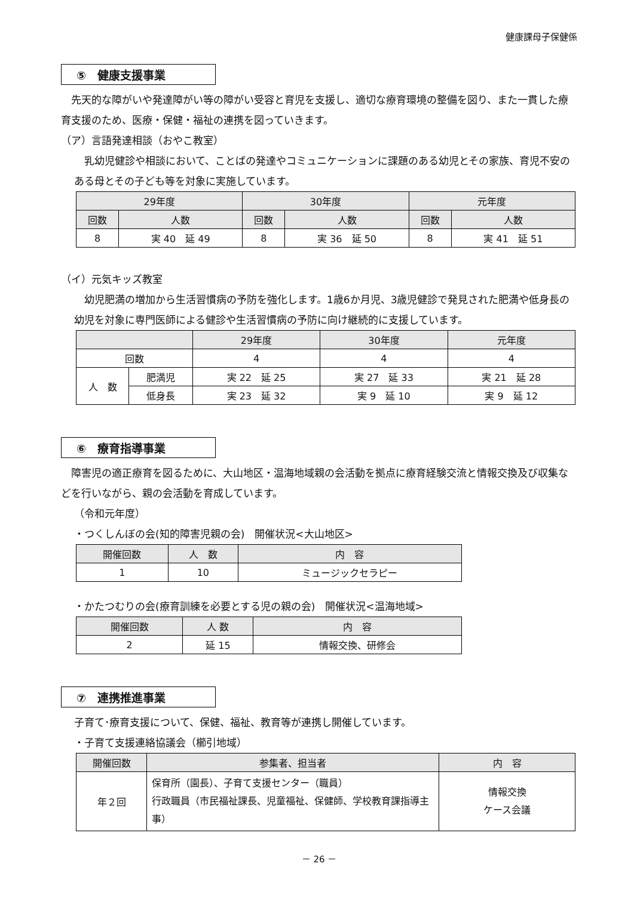健康課母子保健係
⑤　健康支援事業
 先天的な障がいや発達障がい等の障がい受容と育児を支援し、適切な療育環境の整備を図り、また一貫した療育支援のため、医療・保健・福祉の連携を図っていきます。
（ア）言語発達相談（おやこ教室）
 乳幼児健診や相談において、ことばの発達やコミュニケーションに課題のある幼児とその家族、育児不安のある母とその子ども等を対象に実施しています。
| 29年度 | | 30年度 | | 元年度 | |
| --- | --- | --- | --- | --- | --- |
| 回数 | 人数 | 回数 | 人数 | 回数 | 人数 |
| 8 | 実 40 延 49 | 8 | 実 36 延 50 | 8 | 実 41 延 51 |
（イ）元気キッズ教室
 幼児肥満の増加から生活習慣病の予防を強化します。1歳6か月児、3歳児健診で発見された肥満や低身長の幼児を対象に専門医師による健診や生活習慣病の予防に向け継続的に支援しています。
| | | 29年度 | 30年度 | 元年度 |
| --- | --- | --- | --- | --- |
| 回数 | | 4 | 4 | 4 |
| 人 数 | 肥満児 | 実 22 延 25 | 実 27 延 33 | 実 21 延 28 |
| | 低身長 | 実 23 延 32 | 実 9 延 10 | 実 9 延 12 |
⑥　療育指導事業
 障害児の適正療育を図るために、大山地区・温海地域親の会活動を拠点に療育経験交流と情報交換及び収集などを行いながら、親の会活動を育成しています。
（令和元年度）
・つくしんぼの会(知的障害児親の会)　開催状況<大山地区>
| 開催回数 | 人 数 | 内 容 |
| --- | --- | --- |
| 1 | 10 | ミュージックセラピー |
・かたつむりの会(療育訓練を必要とする児の親の会)　開催状況<温海地域>
| 開催回数 | 人 数 | 内 容 |
| --- | --- | --- |
| 2 | 延 15 | 情報交換、研修会 |
⑦　連携推進事業
子育て･療育支援について、保健、福祉、教育等が連携し開催しています。
・子育て支援連絡協議会（櫛引地域）
| 開催回数 | 参集者、担当者 | 内 容 |
| --- | --- | --- |
| 年２回 | 保育所（園長）、子育て支援センター（職員） 行政職員（市民福祉課長、児童福祉、保健師、学校教育課指導主事） | 情報交換 ケース会議 |
－ 26 －